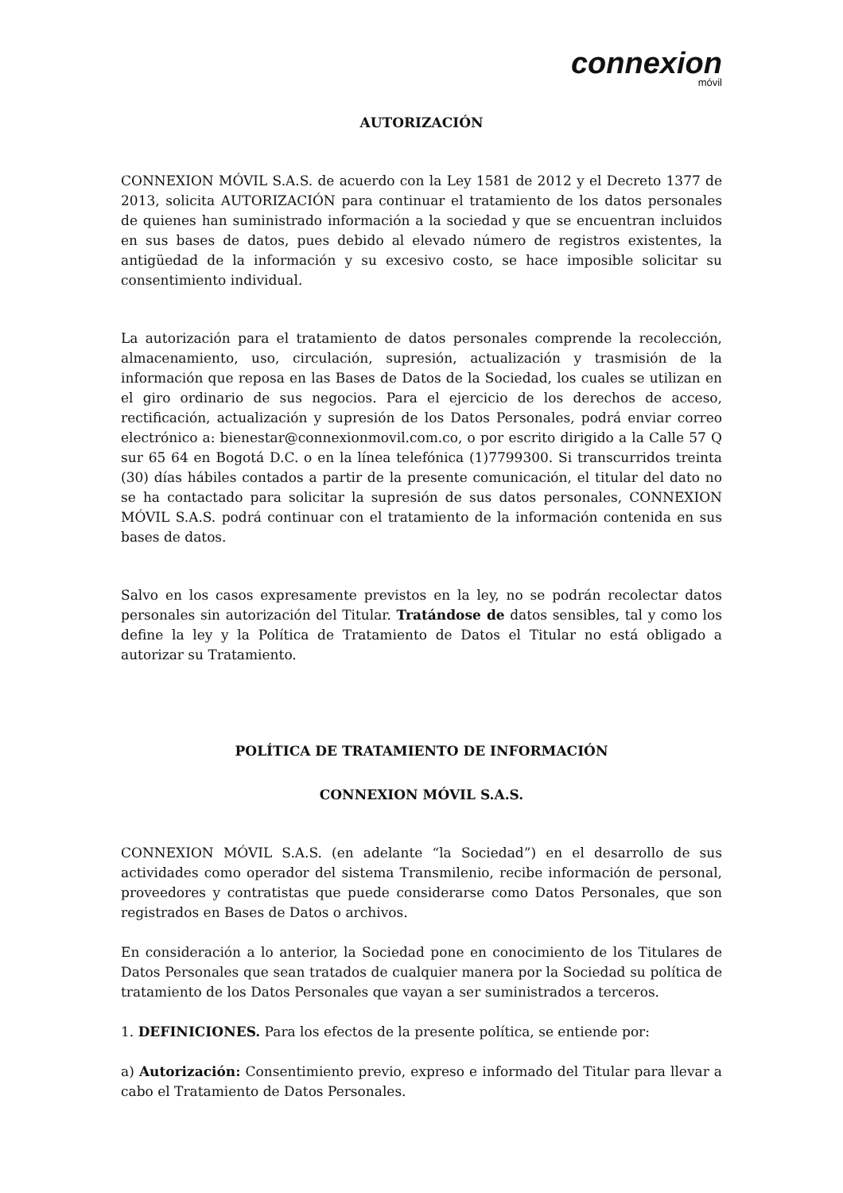connexion
móvil
AUTORIZACIÓN
CONNEXION MÓVIL S.A.S. de acuerdo con la Ley 1581 de 2012 y el Decreto 1377 de 2013, solicita AUTORIZACIÓN para continuar el tratamiento de los datos personales de quienes han suministrado información a la sociedad y que se encuentran incluidos en sus bases de datos, pues debido al elevado número de registros existentes, la antigüedad de la información y su excesivo costo, se hace imposible solicitar su consentimiento individual.
La autorización para el tratamiento de datos personales comprende la recolección, almacenamiento, uso, circulación, supresión, actualización y trasmisión de la información que reposa en las Bases de Datos de la Sociedad, los cuales se utilizan en el giro ordinario de sus negocios. Para el ejercicio de los derechos de acceso, rectificación, actualización y supresión de los Datos Personales, podrá enviar correo electrónico a: bienestar@connexionmovil.com.co, o por escrito dirigido a la Calle 57 Q sur 65 64 en Bogotá D.C. o en la línea telefónica (1)7799300. Si transcurridos treinta (30) días hábiles contados a partir de la presente comunicación, el titular del dato no se ha contactado para solicitar la supresión de sus datos personales, CONNEXION MÓVIL S.A.S. podrá continuar con el tratamiento de la información contenida en sus bases de datos.
Salvo en los casos expresamente previstos en la ley, no se podrán recolectar datos personales sin autorización del Titular. Tratándose de datos sensibles, tal y como los define la ley y la Política de Tratamiento de Datos el Titular no está obligado a autorizar su Tratamiento.
POLÍTICA DE TRATAMIENTO DE INFORMACIÓN
CONNEXION MÓVIL S.A.S.
CONNEXION MÓVIL S.A.S. (en adelante “la Sociedad”) en el desarrollo de sus actividades como operador del sistema Transmilenio, recibe información de personal, proveedores y contratistas que puede considerarse como Datos Personales, que son registrados en Bases de Datos o archivos.
En consideración a lo anterior, la Sociedad pone en conocimiento de los Titulares de Datos Personales que sean tratados de cualquier manera por la Sociedad su política de tratamiento de los Datos Personales que vayan a ser suministrados a terceros.
1. DEFINICIONES. Para los efectos de la presente política, se entiende por:
a) Autorización: Consentimiento previo, expreso e informado del Titular para llevar a cabo el Tratamiento de Datos Personales.